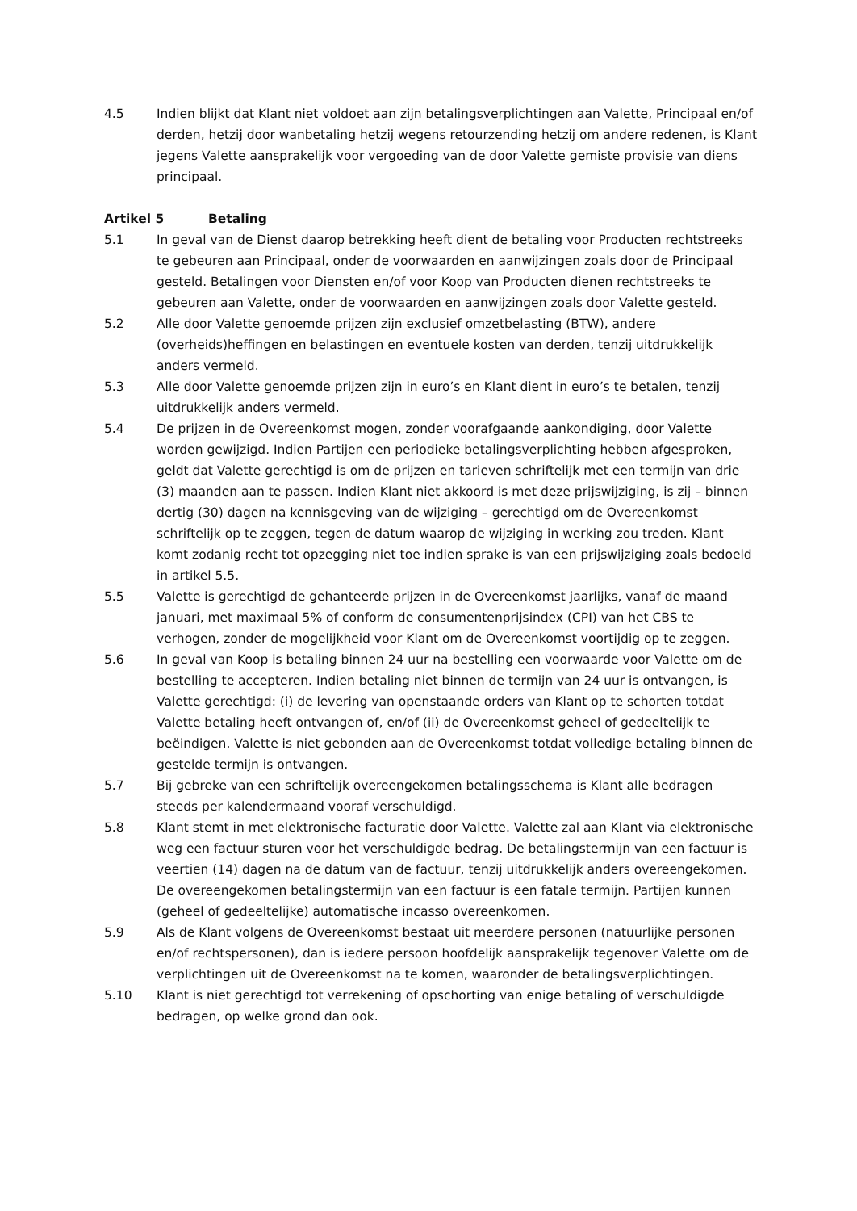4.5 Indien blijkt dat Klant niet voldoet aan zijn betalingsverplichtingen aan Valette, Principaal en/of derden, hetzij door wanbetaling hetzij wegens retourzending hetzij om andere redenen, is Klant jegens Valette aansprakelijk voor vergoeding van de door Valette gemiste provisie van diens principaal.
Artikel 5 Betaling
5.1 In geval van de Dienst daarop betrekking heeft dient de betaling voor Producten rechtstreeks te gebeuren aan Principaal, onder de voorwaarden en aanwijzingen zoals door de Principaal gesteld. Betalingen voor Diensten en/of voor Koop van Producten dienen rechtstreeks te gebeuren aan Valette, onder de voorwaarden en aanwijzingen zoals door Valette gesteld.
5.2 Alle door Valette genoemde prijzen zijn exclusief omzetbelasting (BTW), andere (overheids)heffingen en belastingen en eventuele kosten van derden, tenzij uitdrukkelijk anders vermeld.
5.3 Alle door Valette genoemde prijzen zijn in euro’s en Klant dient in euro’s te betalen, tenzij uitdrukkelijk anders vermeld.
5.4 De prijzen in de Overeenkomst mogen, zonder voorafgaande aankondiging, door Valette worden gewijzigd. Indien Partijen een periodieke betalingsverplichting hebben afgesproken, geldt dat Valette gerechtigd is om de prijzen en tarieven schriftelijk met een termijn van drie (3) maanden aan te passen. Indien Klant niet akkoord is met deze prijswijziging, is zij – binnen dertig (30) dagen na kennisgeving van de wijziging – gerechtigd om de Overeenkomst schriftelijk op te zeggen, tegen de datum waarop de wijziging in werking zou treden. Klant komt zodanig recht tot opzegging niet toe indien sprake is van een prijswijziging zoals bedoeld in artikel 5.5.
5.5 Valette is gerechtigd de gehanteerde prijzen in de Overeenkomst jaarlijks, vanaf de maand januari, met maximaal 5% of conform de consumentenprijsindex (CPI) van het CBS te verhogen, zonder de mogelijkheid voor Klant om de Overeenkomst voortijdig op te zeggen.
5.6 In geval van Koop is betaling binnen 24 uur na bestelling een voorwaarde voor Valette om de bestelling te accepteren. Indien betaling niet binnen de termijn van 24 uur is ontvangen, is Valette gerechtigd: (i) de levering van openstaande orders van Klant op te schorten totdat Valette betaling heeft ontvangen of, en/of (ii) de Overeenkomst geheel of gedeeltelijk te beëindigen. Valette is niet gebonden aan de Overeenkomst totdat volledige betaling binnen de gestelde termijn is ontvangen.
5.7 Bij gebreke van een schriftelijk overeengekomen betalingsschema is Klant alle bedragen steeds per kalendermaand vooraf verschuldigd.
5.8 Klant stemt in met elektronische facturatie door Valette. Valette zal aan Klant via elektronische weg een factuur sturen voor het verschuldigde bedrag. De betalingstermijn van een factuur is veertien (14) dagen na de datum van de factuur, tenzij uitdrukkelijk anders overeengekomen. De overeengekomen betalingstermijn van een factuur is een fatale termijn. Partijen kunnen (geheel of gedeeltelijke) automatische incasso overeenkomen.
5.9 Als de Klant volgens de Overeenkomst bestaat uit meerdere personen (natuurlijke personen en/of rechtspersonen), dan is iedere persoon hoofdelijk aansprakelijk tegenover Valette om de verplichtingen uit de Overeenkomst na te komen, waaronder de betalingsverplichtingen.
5.10 Klant is niet gerechtigd tot verrekening of opschorting van enige betaling of verschuldigde bedragen, op welke grond dan ook.